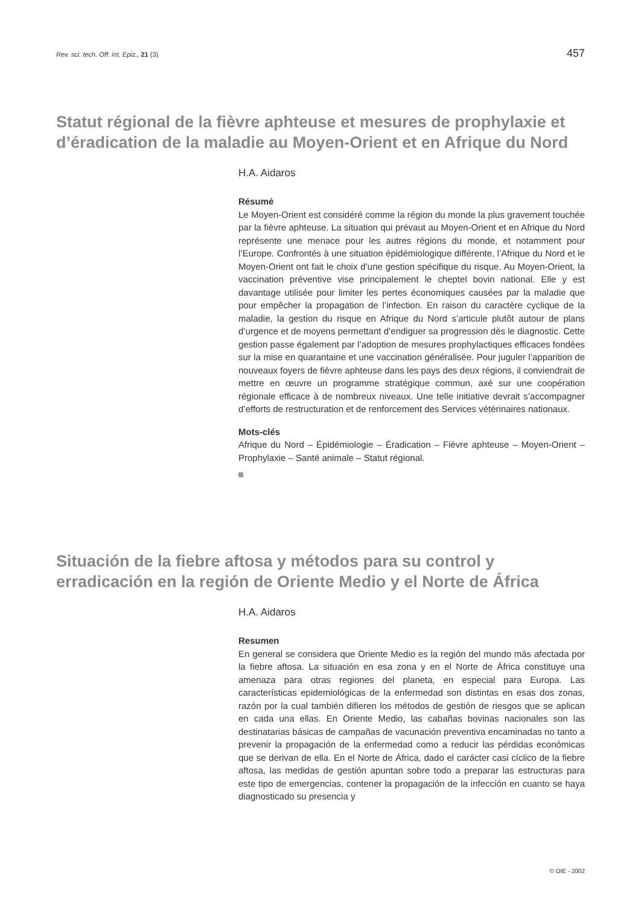Rev. sci. tech. Off. int. Epiz., 21 (3) 457
Statut régional de la fièvre aphteuse et mesures de prophylaxie et d’éradication de la maladie au Moyen-Orient et en Afrique du Nord
H.A. Aidaros
Résumé
Le Moyen-Orient est considéré comme la région du monde la plus gravement touchée par la fièvre aphteuse. La situation qui prévaut au Moyen-Orient et en Afrique du Nord représente une menace pour les autres régions du monde, et notamment pour l’Europe. Confrontés à une situation épidémiologique différente, l’Afrique du Nord et le Moyen-Orient ont fait le choix d’une gestion spécifique du risque. Au Moyen-Orient, la vaccination préventive vise principalement le cheptel bovin national. Elle y est davantage utilisée pour limiter les pertes économiques causées par la maladie que pour empêcher la propagation de l’infection. En raison du caractère cyclique de la maladie, la gestion du risque en Afrique du Nord s’articule plutôt autour de plans d’urgence et de moyens permettant d’endiguer sa progression dès le diagnostic. Cette gestion passe également par l’adoption de mesures prophylactiques efficaces fondées sur la mise en quarantaine et une vaccination généralisée. Pour juguler l’apparition de nouveaux foyers de fièvre aphteuse dans les pays des deux régions, il conviendrait de mettre en œuvre un programme stratégique commun, axé sur une coopération régionale efficace à de nombreux niveaux. Une telle initiative devrait s’accompagner d’efforts de restructuration et de renforcement des Services vétérinaires nationaux.
Mots-clés
Afrique du Nord – Épidémiologie – Éradication – Fièvre aphteuse – Moyen-Orient – Prophylaxie – Santé animale – Statut régional.
Situación de la fiebre aftosa y métodos para su control y erradicación en la región de Oriente Medio y el Norte de África
H.A. Aidaros
Resumen
En general se considera que Oriente Medio es la región del mundo más afectada por la fiebre aftosa. La situación en esa zona y en el Norte de África constituye una amenaza para otras regiones del planeta, en especial para Europa. Las características epidemiológicas de la enfermedad son distintas en esas dos zonas, razón por la cual también difieren los métodos de gestión de riesgos que se aplican en cada una ellas. En Oriente Medio, las cabañas bovinas nacionales son las destinatarias básicas de campañas de vacunación preventiva encaminadas no tanto a prevenir la propagación de la enfermedad como a reducir las pérdidas económicas que se derivan de ella. En el Norte de África, dado el carácter casi cíclico de la fiebre aftosa, las medidas de gestión apuntan sobre todo a preparar las estructuras para este tipo de emergencias, contener la propagación de la infección en cuanto se haya diagnosticado su presencia y
© OIE - 2002